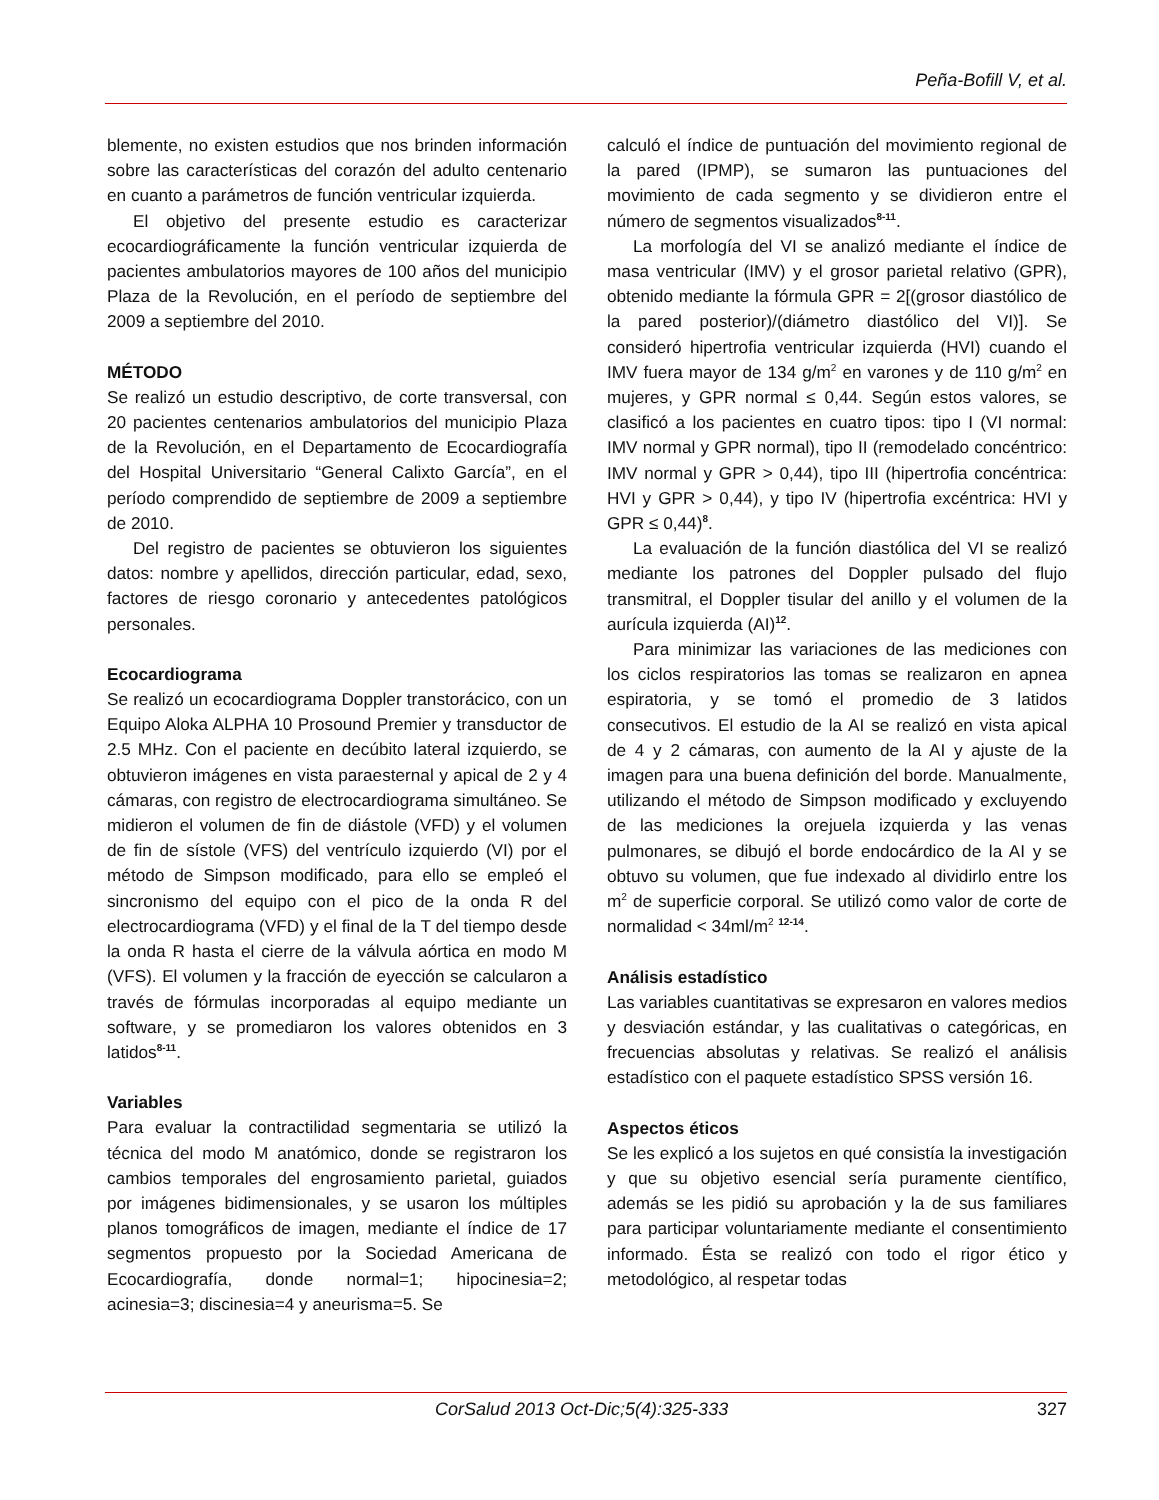Peña-Bofill V, et al.
blemente, no existen estudios que nos brinden información sobre las características del corazón del adulto centenario en cuanto a parámetros de función ventricular izquierda.
El objetivo del presente estudio es caracterizar ecocardiográficamente la función ventricular izquierda de pacientes ambulatorios mayores de 100 años del municipio Plaza de la Revolución, en el período de septiembre del 2009 a septiembre del 2010.
MÉTODO
Se realizó un estudio descriptivo, de corte transversal, con 20 pacientes centenarios ambulatorios del municipio Plaza de la Revolución, en el Departamento de Ecocardiografía del Hospital Universitario “General Calixto García”, en el período comprendido de septiembre de 2009 a septiembre de 2010.
Del registro de pacientes se obtuvieron los siguientes datos: nombre y apellidos, dirección particular, edad, sexo, factores de riesgo coronario y antecedentes patológicos personales.
Ecocardiograma
Se realizó un ecocardiograma Doppler transtorácico, con un Equipo Aloka ALPHA 10 Prosound Premier y transductor de 2.5 MHz. Con el paciente en decúbito lateral izquierdo, se obtuvieron imágenes en vista paraesternal y apical de 2 y 4 cámaras, con registro de electrocardiograma simultáneo. Se midieron el volumen de fin de diástole (VFD) y el volumen de fin de sístole (VFS) del ventrículo izquierdo (VI) por el método de Simpson modificado, para ello se empleó el sincronismo del equipo con el pico de la onda R del electrocardiograma (VFD) y el final de la T del tiempo desde la onda R hasta el cierre de la válvula aórtica en modo M (VFS). El volumen y la fracción de eyección se calcularon a través de fórmulas incorporadas al equipo mediante un software, y se promediaron los valores obtenidos en 3 latidos<sup>8-11</sup>.
Variables
Para evaluar la contractilidad segmentaria se utilizó la técnica del modo M anatómico, donde se registraron los cambios temporales del engrosamiento parietal, guiados por imágenes bidimensionales, y se usaron los múltiples planos tomográficos de imagen, mediante el índice de 17 segmentos propuesto por la Sociedad Americana de Ecocardiografía, donde normal=1; hipocinesia=2; acinesia=3; discinesia=4 y aneurisma=5. Se
calculó el índice de puntuación del movimiento regional de la pared (IPMP), se sumaron las puntuaciones del movimiento de cada segmento y se dividieron entre el número de segmentos visualizados<sup>8-11</sup>.
La morfología del VI se analizó mediante el índice de masa ventricular (IMV) y el grosor parietal relativo (GPR), obtenido mediante la fórmula GPR = 2[(grosor diastólico de la pared posterior)/(diámetro diastólico del VI)]. Se consideró hipertrofia ventricular izquierda (HVI) cuando el IMV fuera mayor de 134 g/m<sup>2</sup> en varones y de 110 g/m<sup>2</sup> en mujeres, y GPR normal ≤ 0,44. Según estos valores, se clasificó a los pacientes en cuatro tipos: tipo I (VI normal: IMV normal y GPR normal), tipo II (remodelado concéntrico: IMV normal y GPR > 0,44), tipo III (hipertrofia concéntrica: HVI y GPR > 0,44), y tipo IV (hipertrofia excéntrica: HVI y GPR ≤ 0,44)<sup>8</sup>.
La evaluación de la función diastólica del VI se realizó mediante los patrones del Doppler pulsado del flujo transmitral, el Doppler tisular del anillo y el volumen de la aurícula izquierda (AI)<sup>12</sup>.
Para minimizar las variaciones de las mediciones con los ciclos respiratorios las tomas se realizaron en apnea espiratoria, y se tomó el promedio de 3 latidos consecutivos. El estudio de la AI se realizó en vista apical de 4 y 2 cámaras, con aumento de la AI y ajuste de la imagen para una buena definición del borde. Manualmente, utilizando el método de Simpson modificado y excluyendo de las mediciones la orejuela izquierda y las venas pulmonares, se dibujó el borde endocárdico de la AI y se obtuvo su volumen, que fue indexado al dividirlo entre los m<sup>2</sup> de superficie corporal. Se utilizó como valor de corte de normalidad < 34ml/m<sup>2</sup> <sup>12-14</sup>.
Análisis estadístico
Las variables cuantitativas se expresaron en valores medios y desviación estándar, y las cualitativas o categóricas, en frecuencias absolutas y relativas. Se realizó el análisis estadístico con el paquete estadístico SPSS versión 16.
Aspectos éticos
Se les explicó a los sujetos en qué consistía la investigación y que su objetivo esencial sería puramente científico, además se les pidió su aprobación y la de sus familiares para participar voluntariamente mediante el consentimiento informado. Ésta se realizó con todo el rigor ético y metodológico, al respetar todas
CorSalud 2013 Oct-Dic;5(4):325-333 327